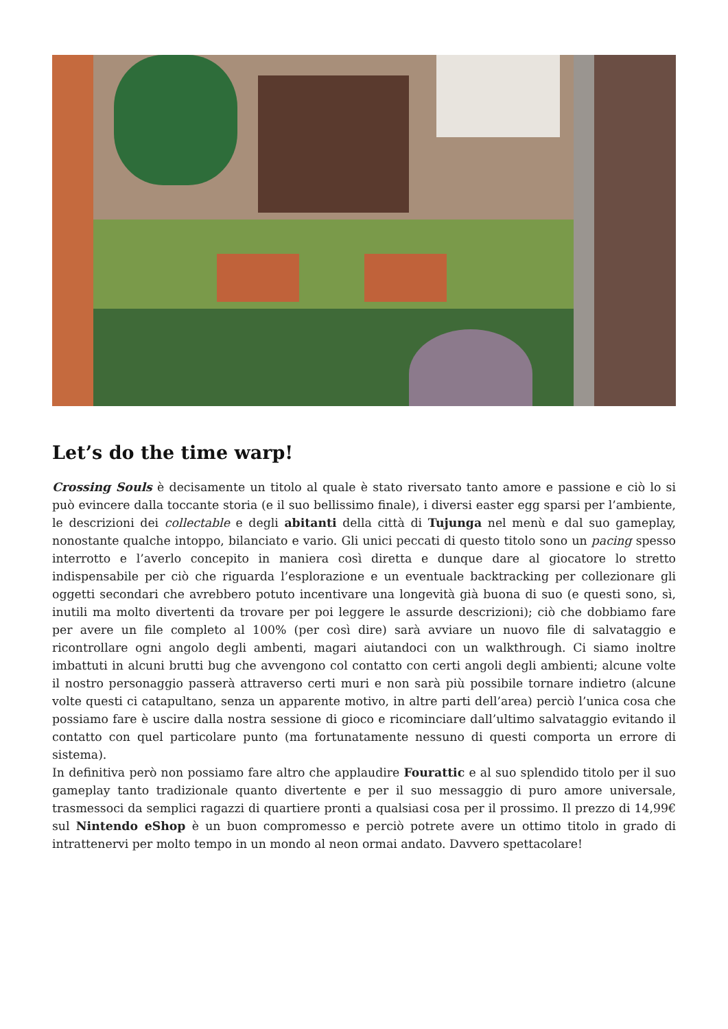Let’s do the time warp!
Crossing Souls è decisamente un titolo al quale è stato riversato tanto amore e passione e ciò lo si può evincere dalla toccante storia (e il suo bellissimo finale), i diversi easter egg sparsi per l’ambiente, le descrizioni dei collectable e degli abitanti della città di Tujunga nel menù e dal suo gameplay, nonostante qualche intoppo, bilanciato e vario. Gli unici peccati di questo titolo sono un pacing spesso interrotto e l’averlo concepito in maniera così diretta e dunque dare al giocatore lo stretto indispensabile per ciò che riguarda l’esplorazione e un eventuale backtracking per collezionare gli oggetti secondari che avrebbero potuto incentivare una longevità già buona di suo (e questi sono, sì, inutili ma molto divertenti da trovare per poi leggere le assurde descrizioni); ciò che dobbiamo fare per avere un file completo al 100% (per così dire) sarà avviare un nuovo file di salvataggio e ricontrollare ogni angolo degli ambenti, magari aiutandoci con un walkthrough. Ci siamo inoltre imbattuti in alcuni brutti bug che avvengono col contatto con certi angoli degli ambienti; alcune volte il nostro personaggio passerà attraverso certi muri e non sarà più possibile tornare indietro (alcune volte questi ci catapultano, senza un apparente motivo, in altre parti dell’area) perciò l’unica cosa che possiamo fare è uscire dalla nostra sessione di gioco e ricominciare dall’ultimo salvataggio evitando il contatto con quel particolare punto (ma fortunatamente nessuno di questi comporta un errore di sistema).
In definitiva però non possiamo fare altro che applaudire Fourattic e al suo splendido titolo per il suo gameplay tanto tradizionale quanto divertente e per il suo messaggio di puro amore universale, trasmessoci da semplici ragazzi di quartiere pronti a qualsiasi cosa per il prossimo. Il prezzo di 14,99€ sul Nintendo eShop è un buon compromesso e perciò potrete avere un ottimo titolo in grado di intrattenervi per molto tempo in un mondo al neon ormai andato. Davvero spettacolare!